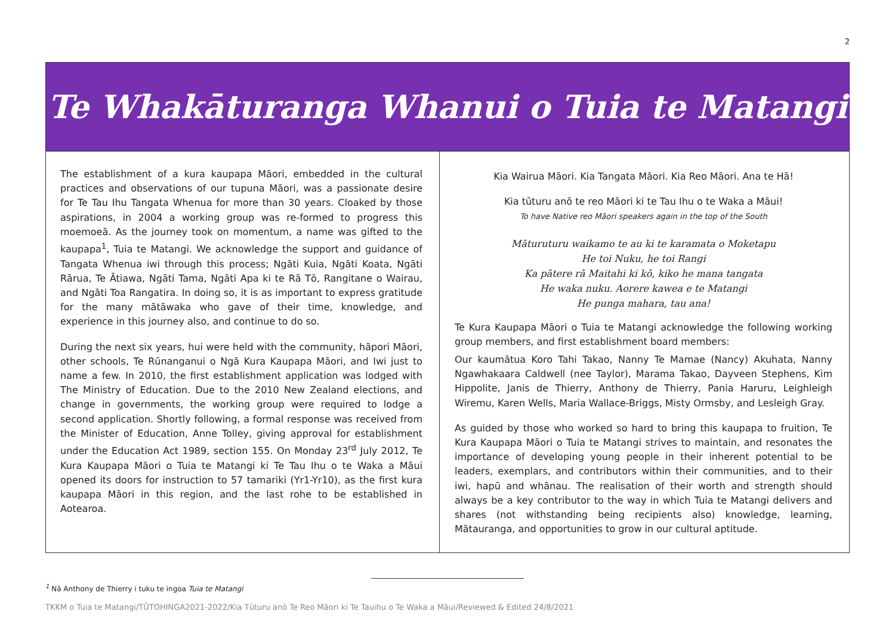2
Te Whakāturanga Whanui o Tuia te Matangi
The establishment of a kura kaupapa Māori, embedded in the cultural practices and observations of our tupuna Māori, was a passionate desire for Te Tau Ihu Tangata Whenua for more than 30 years. Cloaked by those aspirations, in 2004 a working group was re-formed to progress this moemoeā. As the journey took on momentum, a name was gifted to the kaupapa<sup>1</sup>, Tuia te Matangi. We acknowledge the support and guidance of Tangata Whenua iwi through this process; Ngāti Kuia, Ngāti Koata, Ngāti Rārua, Te Ātiawa, Ngāti Tama, Ngāti Apa ki te Rā Tō, Rangitane o Wairau, and Ngāti Toa Rangatira. In doing so, it is as important to express gratitude for the many mātāwaka who gave of their time, knowledge, and experience in this journey also, and continue to do so.
During the next six years, hui were held with the community, hāpori Māori, other schools, Te Rūnanganui o Ngā Kura Kaupapa Māori, and Iwi just to name a few. In 2010, the first establishment application was lodged with The Ministry of Education. Due to the 2010 New Zealand elections, and change in governments, the working group were required to lodge a second application. Shortly following, a formal response was received from the Minister of Education, Anne Tolley, giving approval for establishment under the Education Act 1989, section 155. On Monday 23<sup>rd</sup> July 2012, Te Kura Kaupapa Māori o Tuia te Matangi ki Te Tau Ihu o te Waka a Māui opened its doors for instruction to 57 tamariki (Yr1-Yr10), as the first kura kaupapa Māori in this region, and the last rohe to be established in Aotearoa.
Kia Wairua Māori. Kia Tangata Māori. Kia Reo Māori. Ana te Hā!
Kia tūturu anō te reo Māori ki te Tau Ihu o te Waka a Māui!
To have Native reo Māori speakers again in the top of the South
Māturuturu waikamo te au ki te karamata o Moketapu
He toi Nuku, he toi Rangi
Ka pātere rā Maitahi ki kō, kiko he mana tangata
He waka nuku. Aorere kawea e te Matangi
He punga mahara, tau ana!
Te Kura Kaupapa Māori o Tuia te Matangi acknowledge the following working group members, and first establishment board members:
Our kaumātua Koro Tahi Takao, Nanny Te Mamae (Nancy) Akuhata, Nanny Ngawhakaara Caldwell (nee Taylor), Marama Takao, Dayveen Stephens, Kim Hippolite, Janis de Thierry, Anthony de Thierry, Pania Haruru, Leighleigh Wiremu, Karen Wells, Maria Wallace-Briggs, Misty Ormsby, and Lesleigh Gray.
As guided by those who worked so hard to bring this kaupapa to fruition, Te Kura Kaupapa Māori o Tuia te Matangi strives to maintain, and resonates the importance of developing young people in their inherent potential to be leaders, exemplars, and contributors within their communities, and to their iwi, hapū and whānau. The realisation of their worth and strength should always be a key contributor to the way in which Tuia te Matangi delivers and shares (not withstanding being recipients also) knowledge, learning, Mātauranga, and opportunities to grow in our cultural aptitude.
<sup>1</sup> Nā Anthony de Thierry i tuku te ingoa Tuia te Matangi
TKKM o Tuia te Matangi/TŪTOHINGA2021-2022/Kia Tūturu anō Te Reo Māori ki Te Tauihu o Te Waka a Māui/Reviewed & Edited 24/8/2021